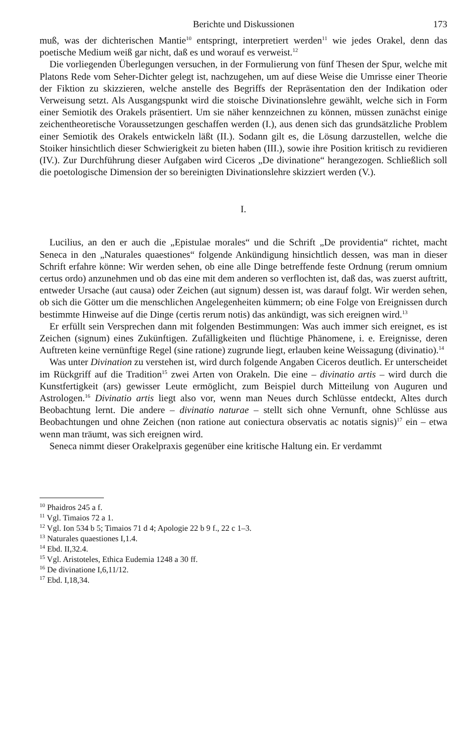Berichte und Diskussionen 173
muß, was der dichterischen Mantie<sup>10</sup> entspringt, interpretiert werden<sup>11</sup> wie jedes Orakel, denn das poetische Medium weiß gar nicht, daß es und worauf es verweist.<sup>12</sup>
Die vorliegenden Überlegungen versuchen, in der Formulierung von fünf Thesen der Spur, welche mit Platons Rede vom Seher-Dichter gelegt ist, nachzugehen, um auf diese Weise die Umrisse einer Theorie der Fiktion zu skizzieren, welche anstelle des Begriffs der Repräsentation den der Indikation oder Verweisung setzt. Als Ausgangspunkt wird die stoische Divinationslehre gewählt, welche sich in Form einer Semiotik des Orakels präsentiert. Um sie näher kennzeichnen zu können, müssen zunächst einige zeichentheoretische Voraussetzungen geschaffen werden (I.), aus denen sich das grundsätzliche Problem einer Semiotik des Orakels entwickeln läßt (II.). Sodann gilt es, die Lösung darzustellen, welche die Stoiker hinsichtlich dieser Schwierigkeit zu bieten haben (III.), sowie ihre Position kritisch zu revidieren (IV.). Zur Durchführung dieser Aufgaben wird Ciceros „De divinatione“ herangezogen. Schließlich soll die poetologische Dimension der so bereinigten Divinationslehre skizziert werden (V.).
I.
Lucilius, an den er auch die „Epistulae morales“ und die Schrift „De providentia“ richtet, macht Seneca in den „Naturales quaestiones“ folgende Ankündigung hinsichtlich dessen, was man in dieser Schrift erfahre könne: Wir werden sehen, ob eine alle Dinge betreffende feste Ordnung (rerum omnium certus ordo) anzunehmen und ob das eine mit dem anderen so verflochten ist, daß das, was zuerst auftritt, entweder Ursache (aut causa) oder Zeichen (aut signum) dessen ist, was darauf folgt. Wir werden sehen, ob sich die Götter um die menschlichen Angelegenheiten kümmern; ob eine Folge von Ereignissen durch bestimmte Hinweise auf die Dinge (certis rerum notis) das ankündigt, was sich ereignen wird.<sup>13</sup>
Er erfüllt sein Versprechen dann mit folgenden Bestimmungen: Was auch immer sich ereignet, es ist Zeichen (signum) eines Zukünftigen. Zufälligkeiten und flüchtige Phänomene, i. e. Ereignisse, deren Auftreten keine vernünftige Regel (sine ratione) zugrunde liegt, erlauben keine Weissagung (divinatio).<sup>14</sup>
Was unter Divination zu verstehen ist, wird durch folgende Angaben Ciceros deutlich. Er unterscheidet im Rückgriff auf die Tradition<sup>15</sup> zwei Arten von Orakeln. Die eine – divinatio artis – wird durch die Kunstfertigkeit (ars) gewisser Leute ermöglicht, zum Beispiel durch Mitteilung von Auguren und Astrologen.<sup>16</sup> Divinatio artis liegt also vor, wenn man Neues durch Schlüsse entdeckt, Altes durch Beobachtung lernt. Die andere – divinatio naturae – stellt sich ohne Vernunft, ohne Schlüsse aus Beobachtungen und ohne Zeichen (non ratione aut coniectura observatis ac notatis signis)<sup>17</sup> ein – etwa wenn man träumt, was sich ereignen wird.
Seneca nimmt dieser Orakelpraxis gegenüber eine kritische Haltung ein. Er verdammt
<sup>10</sup> Phaidros 245 a f.
<sup>11</sup> Vgl. Timaios 72 a 1.
<sup>12</sup> Vgl. Ion 534 b 5; Timaios 71 d 4; Apologie 22 b 9 f., 22 c 1–3.
<sup>13</sup> Naturales quaestiones I,1.4.
<sup>14</sup> Ebd. II,32.4.
<sup>15</sup> Vgl. Aristoteles, Ethica Eudemia 1248 a 30 ff.
<sup>16</sup> De divinatione I,6,11/12.
<sup>17</sup> Ebd. I,18,34.